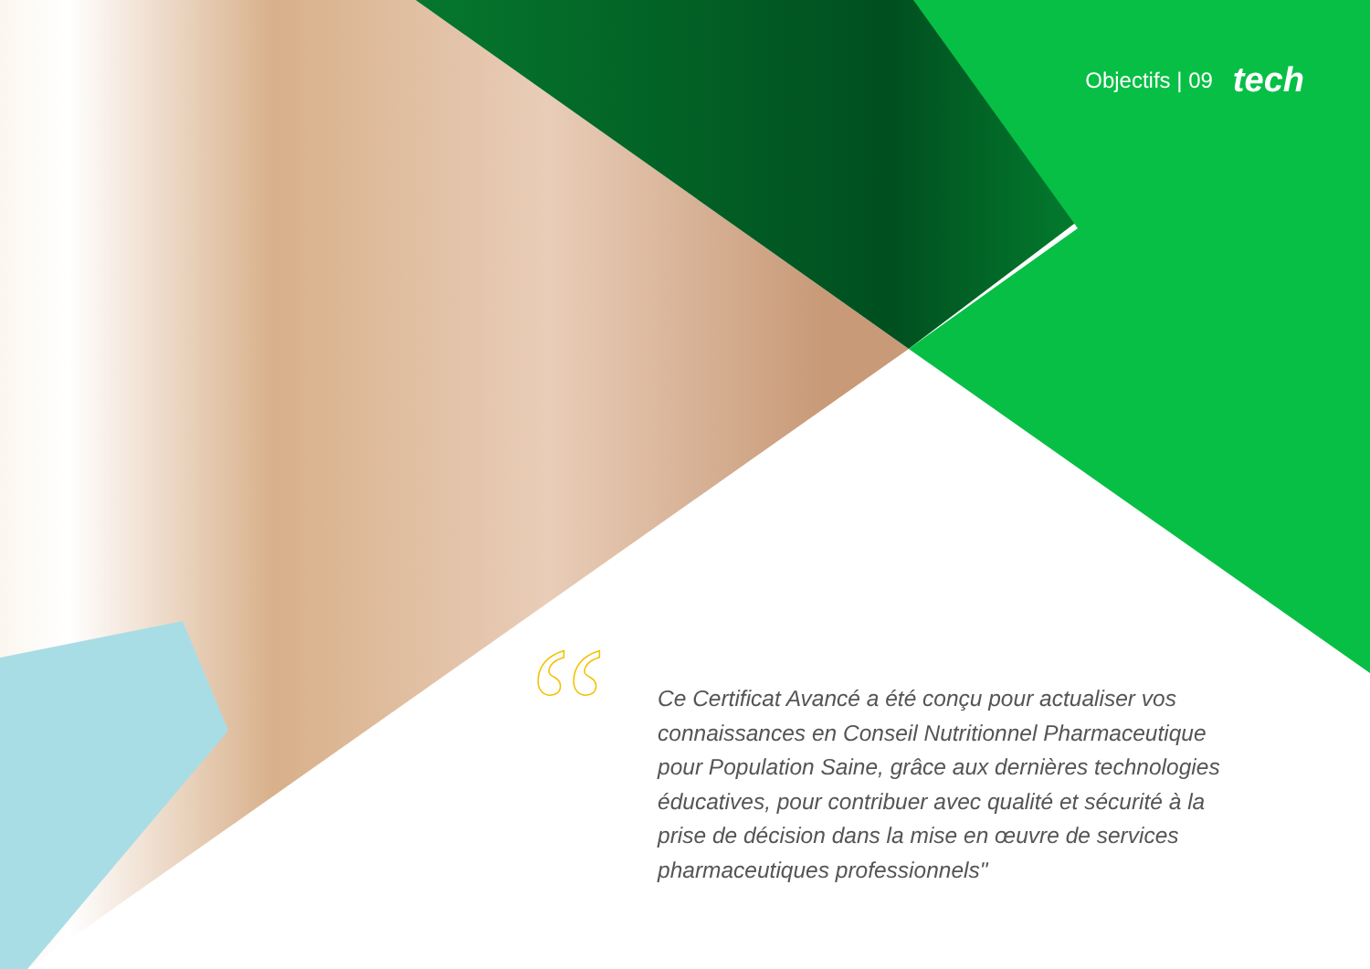Objectifs | 09 tech
“
Ce Certificat Avancé a été conçu pour actualiser vos connaissances en Conseil Nutritionnel Pharmaceutique pour Population Saine, grâce aux dernières technologies éducatives, pour contribuer avec qualité et sécurité à la prise de décision dans la mise en œuvre de services pharmaceutiques professionnels"